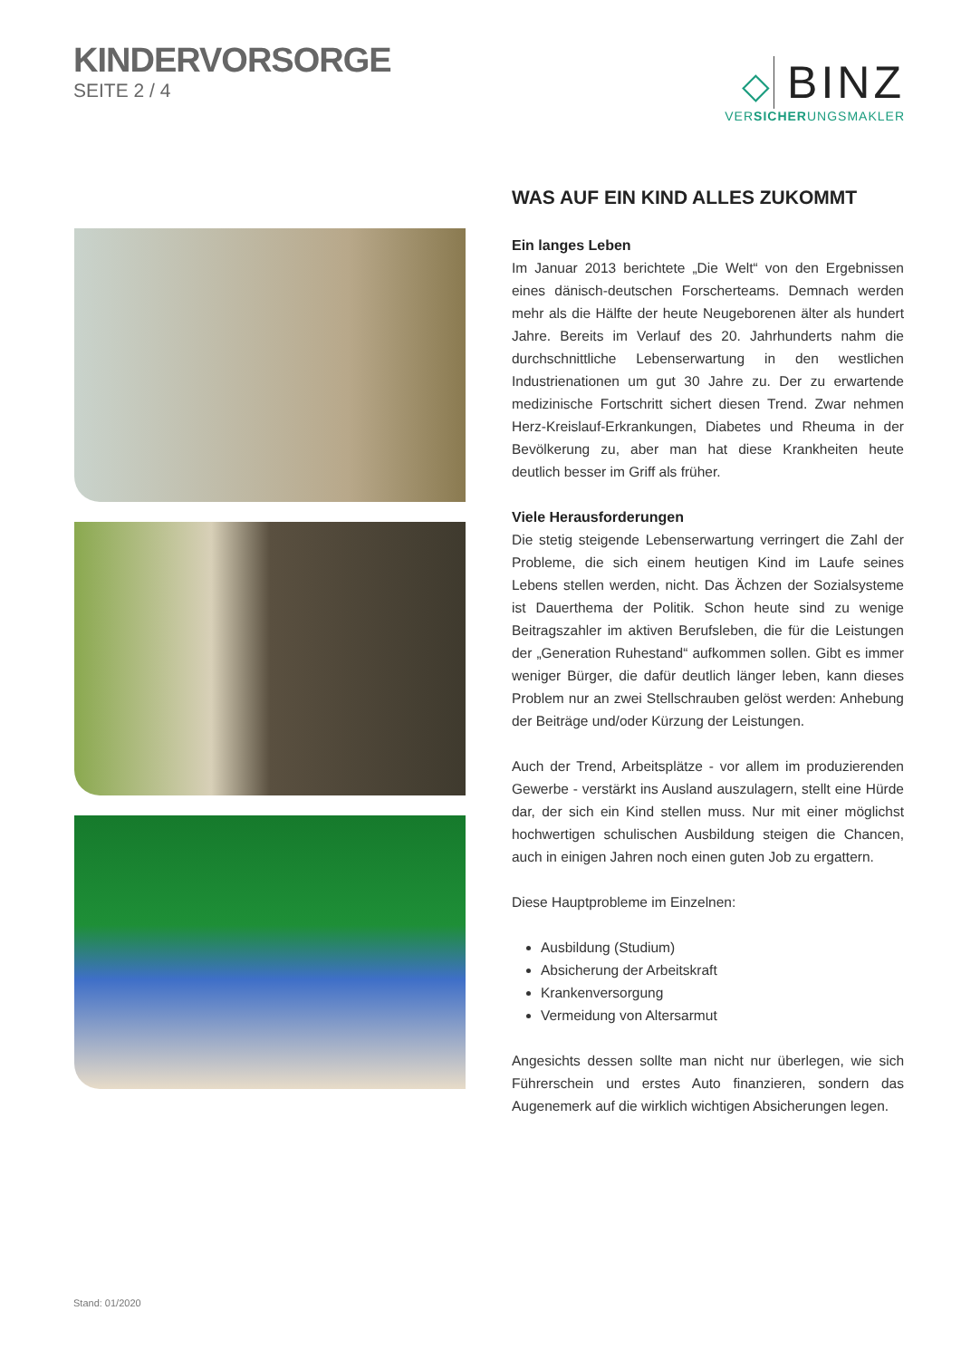KINDERVORSORGE
SEITE 2 / 4
◇ BINZ
VERSICHERUNGSMAKLER
WAS AUF EIN KIND ALLES ZUKOMMT
Ein langes Leben
Im Januar 2013 berichtete „Die Welt“ von den Ergebnissen eines dänisch-deutschen Forscherteams. Demnach werden mehr als die Hälfte der heute Neugeborenen älter als hundert Jahre. Bereits im Verlauf des 20. Jahrhunderts nahm die durchschnittliche Lebenserwartung in den westlichen Industrienationen um gut 30 Jahre zu. Der zu erwartende medizinische Fortschritt sichert diesen Trend. Zwar nehmen Herz-Kreislauf-Erkrankungen, Diabetes und Rheuma in der Bevölkerung zu, aber man hat diese Krankheiten heute deutlich besser im Griff als früher.
Viele Herausforderungen
Die stetig steigende Lebenserwartung verringert die Zahl der Probleme, die sich einem heutigen Kind im Laufe seines Lebens stellen werden, nicht. Das Ächzen der Sozialsysteme ist Dauerthema der Politik. Schon heute sind zu wenige Beitragszahler im aktiven Berufsleben, die für die Leistungen der „Generation Ruhestand“ aufkommen sollen. Gibt es immer weniger Bürger, die dafür deutlich länger leben, kann dieses Problem nur an zwei Stellschrauben gelöst werden: Anhebung der Beiträge und/oder Kürzung der Leistungen.
Auch der Trend, Arbeitsplätze - vor allem im produzierenden Gewerbe - verstärkt ins Ausland auszulagern, stellt eine Hürde dar, der sich ein Kind stellen muss. Nur mit einer möglichst hochwertigen schulischen Ausbildung steigen die Chancen, auch in einigen Jahren noch einen guten Job zu ergattern.
Diese Hauptprobleme im Einzelnen:
Ausbildung (Studium)
Absicherung der Arbeitskraft
Krankenversorgung
Vermeidung von Altersarmut
Angesichts dessen sollte man nicht nur überlegen, wie sich Führerschein und erstes Auto finanzieren, sondern das Augenemerk auf die wirklich wichtigen Absicherungen legen.
Stand: 01/2020